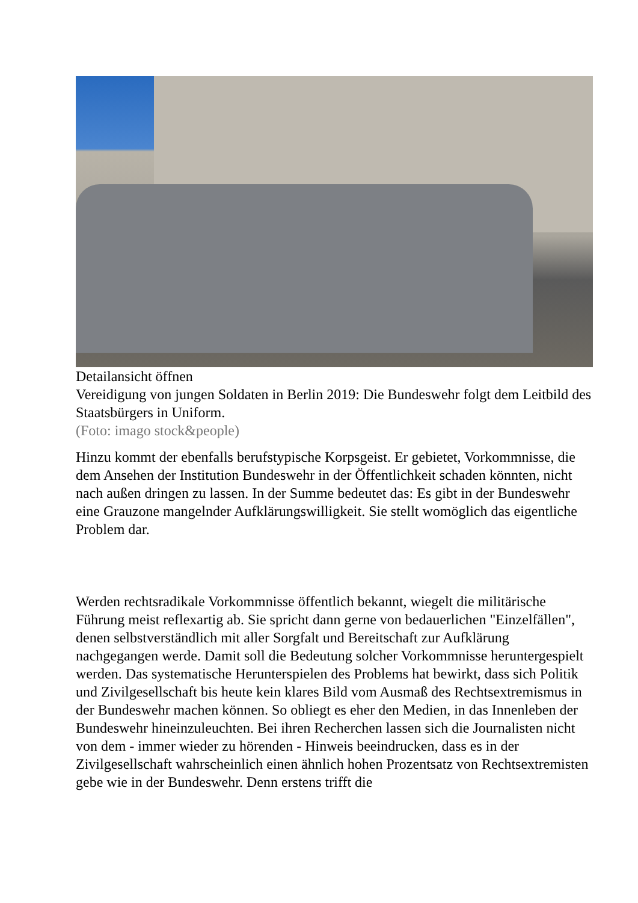Detailansicht öffnen
Vereidigung von jungen Soldaten in Berlin 2019: Die Bundeswehr folgt dem Leitbild des Staatsbürgers in Uniform.
(Foto: imago stock&people)
Hinzu kommt der ebenfalls berufstypische Korpsgeist. Er gebietet, Vorkommnisse, die dem Ansehen der Institution Bundeswehr in der Öffentlichkeit schaden könnten, nicht nach außen dringen zu lassen. In der Summe bedeutet das: Es gibt in der Bundeswehr eine Grauzone mangelnder Aufklärungswilligkeit. Sie stellt womöglich das eigentliche Problem dar.
Werden rechtsradikale Vorkommnisse öffentlich bekannt, wiegelt die militärische Führung meist reflexartig ab. Sie spricht dann gerne von bedauerlichen "Einzelfällen", denen selbstverständlich mit aller Sorgfalt und Bereitschaft zur Aufklärung nachgegangen werde. Damit soll die Bedeutung solcher Vorkommnisse heruntergespielt werden. Das systematische Herunterspielen des Problems hat bewirkt, dass sich Politik und Zivilgesellschaft bis heute kein klares Bild vom Ausmaß des Rechtsextremismus in der Bundeswehr machen können. So obliegt es eher den Medien, in das Innenleben der Bundeswehr hineinzuleuchten. Bei ihren Recherchen lassen sich die Journalisten nicht von dem - immer wieder zu hörenden - Hinweis beeindrucken, dass es in der Zivilgesellschaft wahrscheinlich einen ähnlich hohen Prozentsatz von Rechtsextremisten gebe wie in der Bundeswehr. Denn erstens trifft die